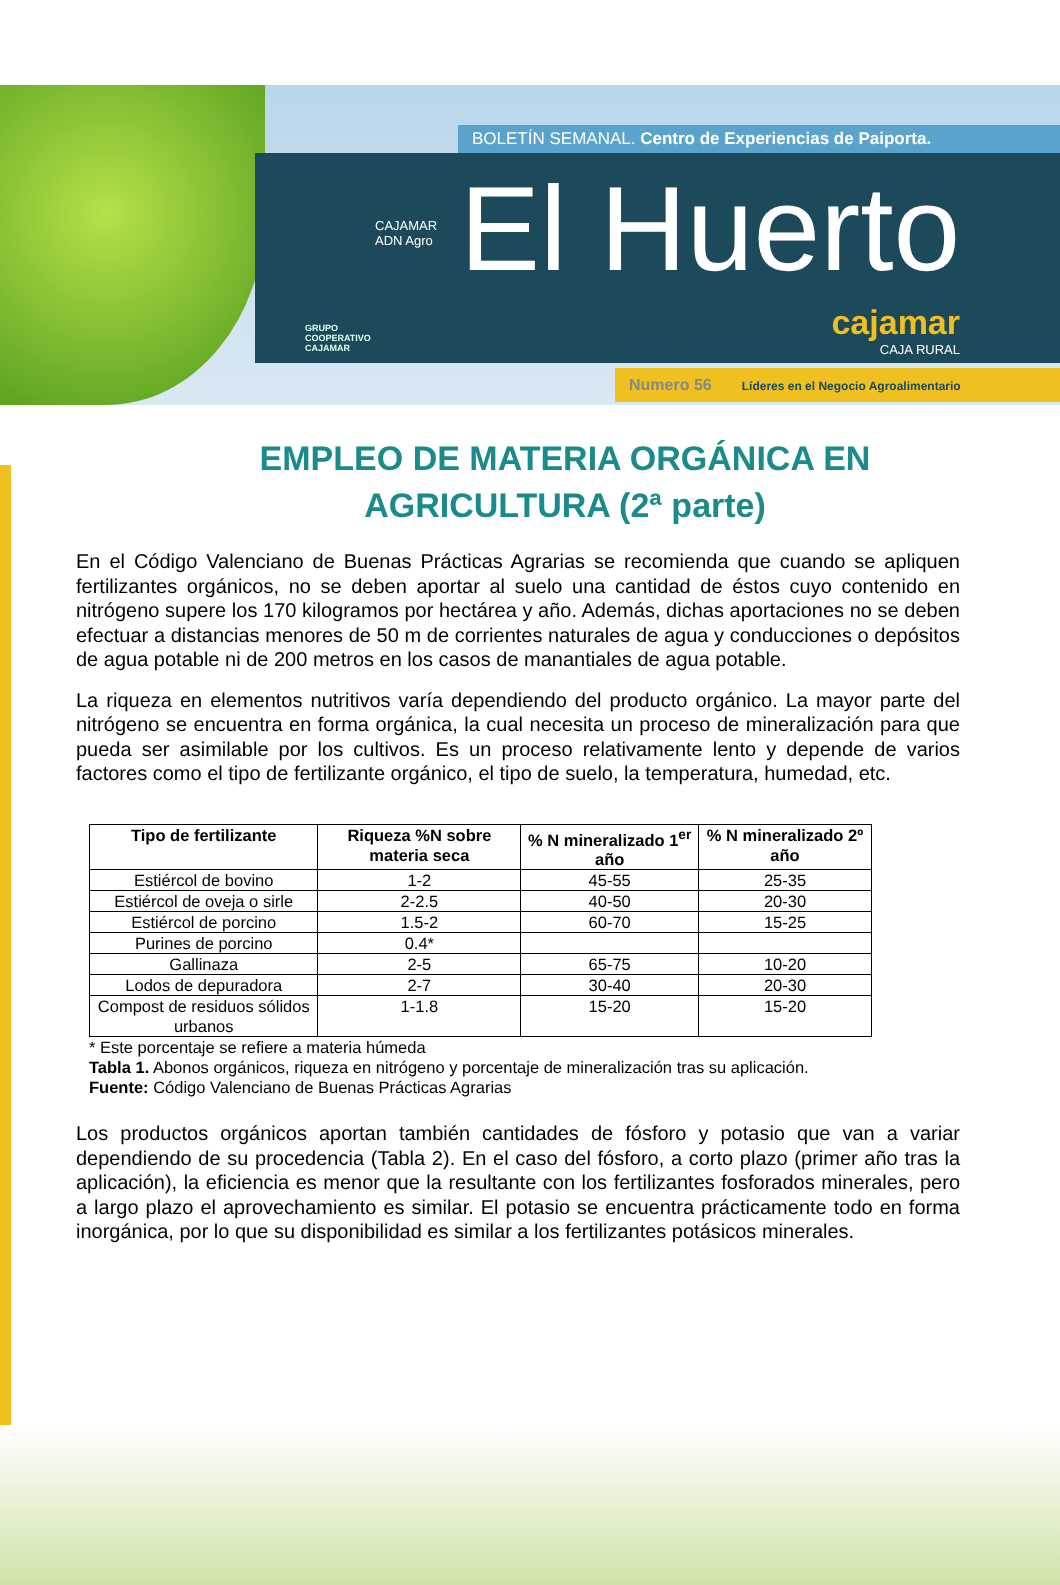BOLETÍN SEMANAL. Centro de Experiencias de Paiporta.
CAJAMAR
ADN Agro
El Huerto
GRUPO
COOPERATIVO
CAJAMAR
cajamar
CAJA RURAL
Numero 56 Líderes en el Negocio Agroalimentario
EMPLEO DE MATERIA ORGÁNICA EN AGRICULTURA (2ª parte)
En el Código Valenciano de Buenas Prácticas Agrarias se recomienda que cuando se apliquen fertilizantes orgánicos, no se deben aportar al suelo una cantidad de éstos cuyo contenido en nitrógeno supere los 170 kilogramos por hectárea y año. Además, dichas aportaciones no se deben efectuar a distancias menores de 50 m de corrientes naturales de agua y conducciones o depósitos de agua potable ni de 200 metros en los casos de manantiales de agua potable.
La riqueza en elementos nutritivos varía dependiendo del producto orgánico. La mayor parte del nitrógeno se encuentra en forma orgánica, la cual necesita un proceso de mineralización para que pueda ser asimilable por los cultivos. Es un proceso relativamente lento y depende de varios factores como el tipo de fertilizante orgánico, el tipo de suelo, la temperatura, humedad, etc.
| Tipo de fertilizante | Riqueza %N sobre materia seca | % N mineralizado 1<sup>er</sup> año | % N mineralizado 2º año |
| --- | --- | --- | --- |
| Estiércol de bovino | 1-2 | 45-55 | 25-35 |
| Estiércol de oveja o sirle | 2-2.5 | 40-50 | 20-30 |
| Estiércol de porcino | 1.5-2 | 60-70 | 15-25 |
| Purines de porcino | 0.4* | | |
| Gallinaza | 2-5 | 65-75 | 10-20 |
| Lodos de depuradora | 2-7 | 30-40 | 20-30 |
| Compost de residuos sólidos urbanos | 1-1.8 | 15-20 | 15-20 |
* Este porcentaje se refiere a materia húmeda
Tabla 1. Abonos orgánicos, riqueza en nitrógeno y porcentaje de mineralización tras su aplicación.
Fuente: Código Valenciano de Buenas Prácticas Agrarias
Los productos orgánicos aportan también cantidades de fósforo y potasio que van a variar dependiendo de su procedencia (Tabla 2). En el caso del fósforo, a corto plazo (primer año tras la aplicación), la eficiencia es menor que la resultante con los fertilizantes fosforados minerales, pero a largo plazo el aprovechamiento es similar. El potasio se encuentra prácticamente todo en forma inorgánica, por lo que su disponibilidad es similar a los fertilizantes potásicos minerales.